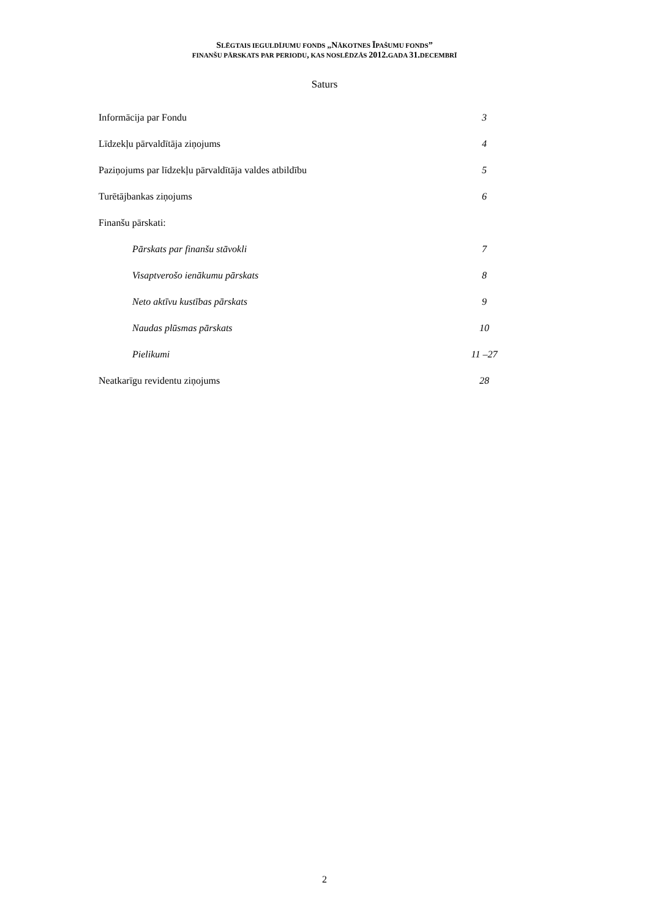SLĒGTAIS IEGULDĪJUMU FONDS „NĀKOTNES ĪPAŠUMU FONDS”
FINANŠU PĀRSKATS PAR PERIODU, KAS NOSLĒDZĀS 2012. GADA 31. DECEMBRĪ
Saturs
Informācija par Fondu 3
Līdzekļu pārvaldītāja ziņojums 4
Paziņojums par līdzekļu pārvaldītāja valdes atbildību 5
Turētājbankas ziņojums 6
Finanšu pārskati:
Pārskats par finanšu stāvokli 7
Visaptverošo ienākumu pārskats 8
Neto aktīvu kustības pārskats 9
Naudas plūsmas pārskats 10
Pielikumi 11 –27
Neatkarīgu revidentu ziņojums 28
2